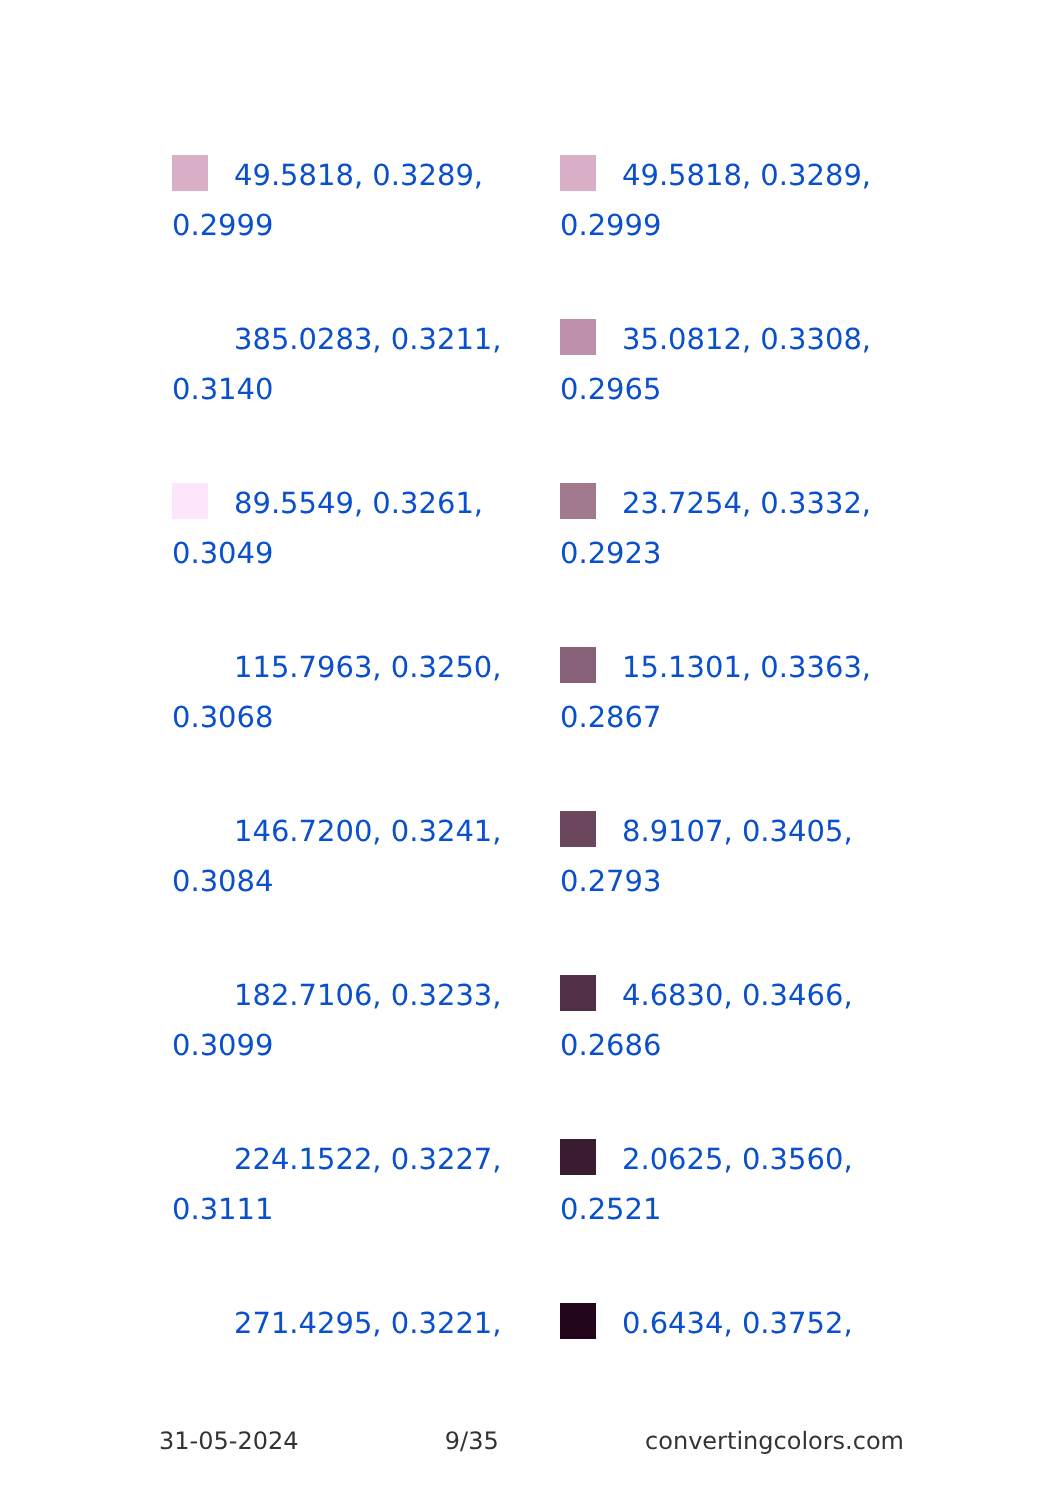49.5818, 0.3289,
0.2999
49.5818, 0.3289,
0.2999
385.0283, 0.3211,
0.3140
35.0812, 0.3308,
0.2965
89.5549, 0.3261,
0.3049
23.7254, 0.3332,
0.2923
115.7963, 0.3250,
0.3068
15.1301, 0.3363,
0.2867
146.7200, 0.3241,
0.3084
8.9107, 0.3405,
0.2793
182.7106, 0.3233,
0.3099
4.6830, 0.3466,
0.2686
224.1522, 0.3227,
0.3111
2.0625, 0.3560,
0.2521
271.4295, 0.3221,
0.6434, 0.3752,
31-05-2024 9/35 convertingcolors.com